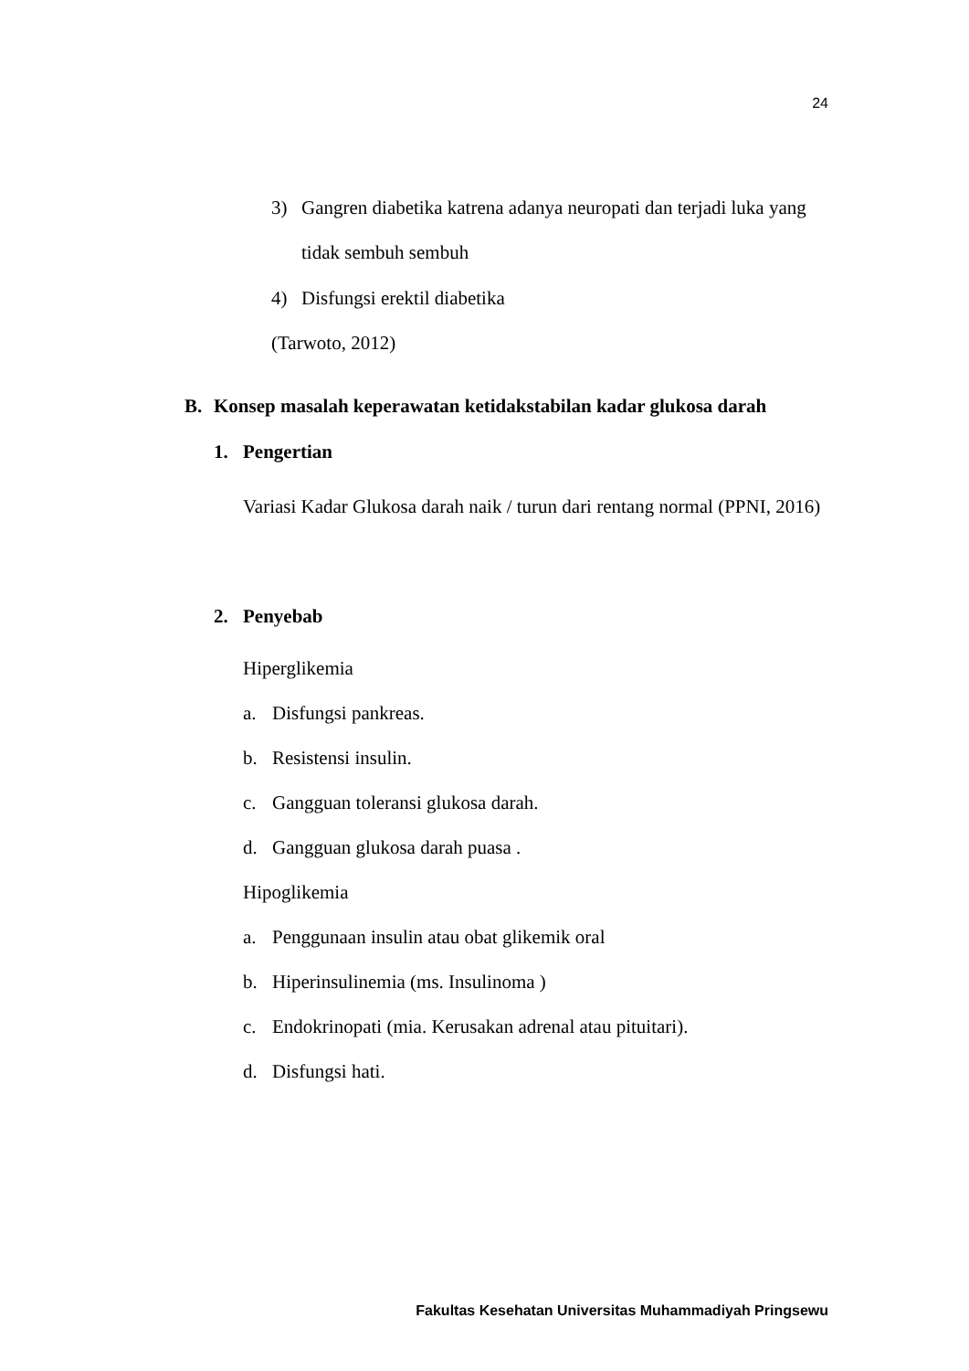24
3) Gangren diabetika katrena adanya neuropati dan terjadi luka yang
tidak sembuh sembuh
4) Disfungsi erektil diabetika
(Tarwoto, 2012)
B. Konsep masalah keperawatan ketidakstabilan kadar glukosa darah
1. Pengertian
Variasi Kadar Glukosa darah naik / turun dari rentang normal (PPNI, 2016)
2. Penyebab
Hiperglikemia
a. Disfungsi pankreas.
b. Resistensi insulin.
c. Gangguan toleransi glukosa darah.
d. Gangguan glukosa darah puasa .
Hipoglikemia
a. Penggunaan insulin atau obat glikemik oral
b. Hiperinsulinemia (ms. Insulinoma )
c. Endokrinopati (mia. Kerusakan adrenal atau pituitari).
d. Disfungsi hati.
Fakultas Kesehatan Universitas Muhammadiyah Pringsewu